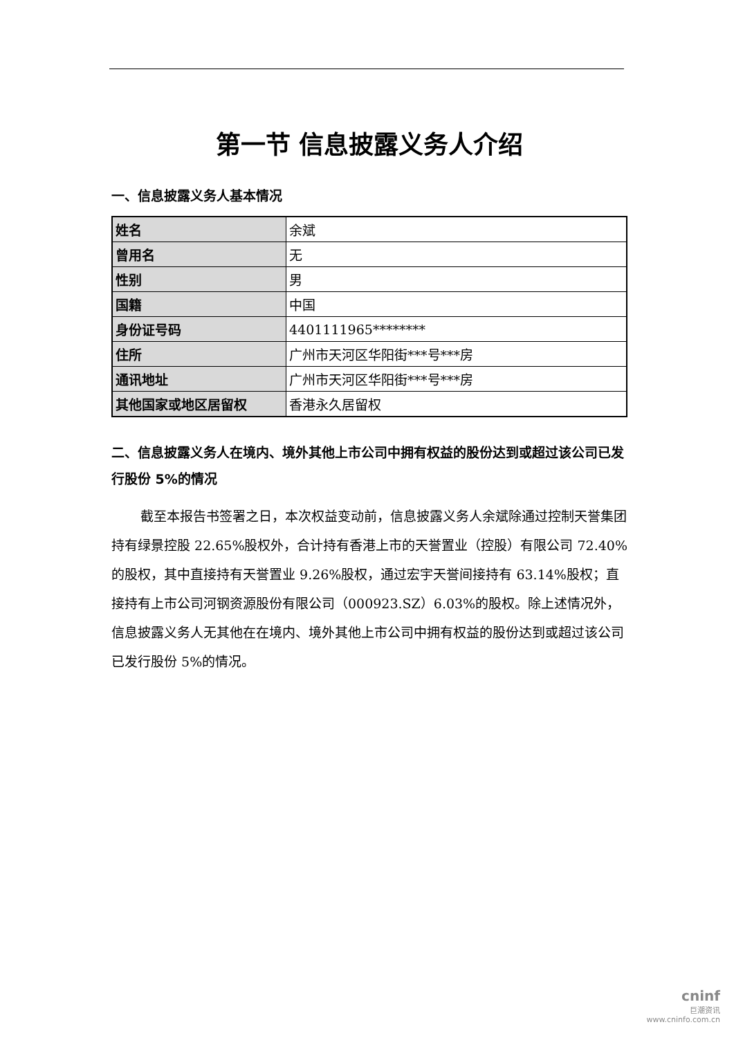第一节 信息披露义务人介绍
一、信息披露义务人基本情况
| 姓名 | 余斌 |
| 曾用名 | 无 |
| 性别 | 男 |
| 国籍 | 中国 |
| 身份证号码 | 4401111965******** |
| 住所 | 广州市天河区华阳街***号***房 |
| 通讯地址 | 广州市天河区华阳街***号***房 |
| 其他国家或地区居留权 | 香港永久居留权 |
二、信息披露义务人在境内、境外其他上市公司中拥有权益的股份达到或超过该公司已发行股份 5%的情况
截至本报告书签署之日，本次权益变动前，信息披露义务人余斌除通过控制天誉集团持有绿景控股 22.65%股权外，合计持有香港上市的天誉置业（控股）有限公司 72.40%的股权，其中直接持有天誉置业 9.26%股权，通过宏宇天誉间接持有 63.14%股权；直接持有上市公司河钢资源股份有限公司（000923.SZ）6.03%的股权。除上述情况外，信息披露义务人无其他在在境内、境外其他上市公司中拥有权益的股份达到或超过该公司已发行股份 5%的情况。
cninf
巨潮资讯
www.cninfo.com.cn